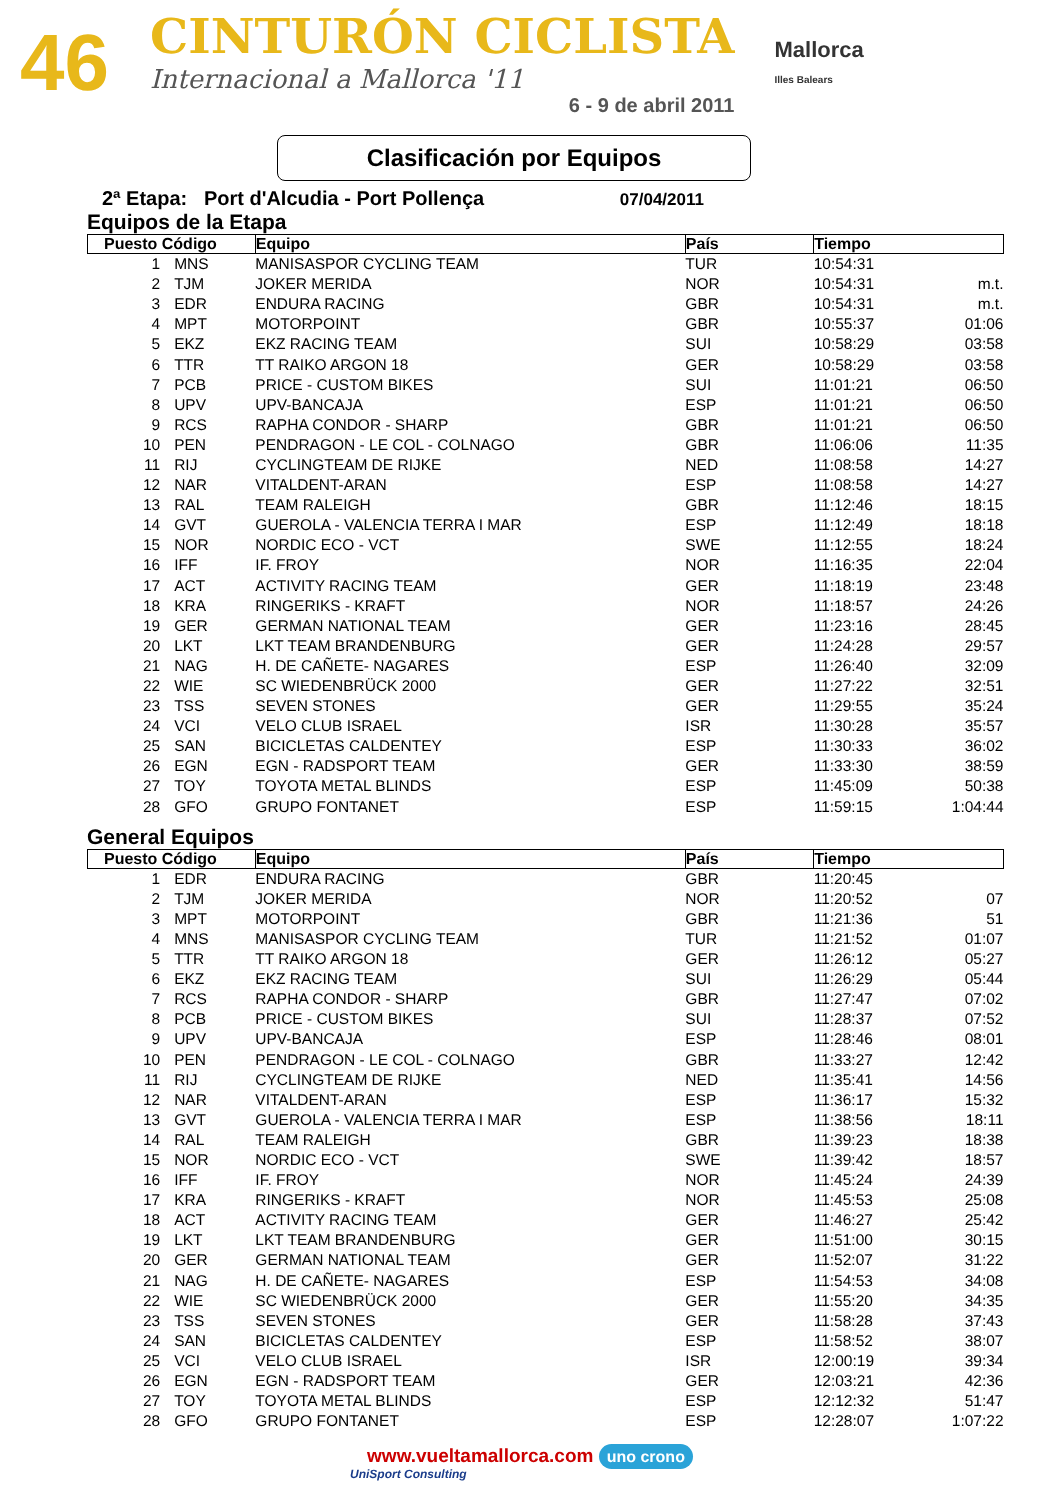46
CINTURÓN CICLISTA
Internacional a Mallorca '11
6 - 9 de abril 2011
Mallorca
Illes Balears
Clasificación por Equipos
2ª Etapa: Port d'Alcudia - Port Pollença 07/04/2011
Equipos de la Etapa
| Puesto Código | | Equipo | País | Tiempo | |
| --- | --- | --- | --- | --- | --- |
| 1 | MNS | MANISASPOR CYCLING TEAM | TUR | 10:54:31 | |
| 2 | TJM | JOKER MERIDA | NOR | 10:54:31 | m.t. |
| 3 | EDR | ENDURA RACING | GBR | 10:54:31 | m.t. |
| 4 | MPT | MOTORPOINT | GBR | 10:55:37 | 01:06 |
| 5 | EKZ | EKZ RACING TEAM | SUI | 10:58:29 | 03:58 |
| 6 | TTR | TT RAIKO ARGON 18 | GER | 10:58:29 | 03:58 |
| 7 | PCB | PRICE - CUSTOM BIKES | SUI | 11:01:21 | 06:50 |
| 8 | UPV | UPV-BANCAJA | ESP | 11:01:21 | 06:50 |
| 9 | RCS | RAPHA CONDOR - SHARP | GBR | 11:01:21 | 06:50 |
| 10 | PEN | PENDRAGON - LE COL - COLNAGO | GBR | 11:06:06 | 11:35 |
| 11 | RIJ | CYCLINGTEAM DE RIJKE | NED | 11:08:58 | 14:27 |
| 12 | NAR | VITALDENT-ARAN | ESP | 11:08:58 | 14:27 |
| 13 | RAL | TEAM RALEIGH | GBR | 11:12:46 | 18:15 |
| 14 | GVT | GUEROLA - VALENCIA TERRA I MAR | ESP | 11:12:49 | 18:18 |
| 15 | NOR | NORDIC ECO - VCT | SWE | 11:12:55 | 18:24 |
| 16 | IFF | IF. FROY | NOR | 11:16:35 | 22:04 |
| 17 | ACT | ACTIVITY RACING TEAM | GER | 11:18:19 | 23:48 |
| 18 | KRA | RINGERIKS - KRAFT | NOR | 11:18:57 | 24:26 |
| 19 | GER | GERMAN NATIONAL TEAM | GER | 11:23:16 | 28:45 |
| 20 | LKT | LKT TEAM BRANDENBURG | GER | 11:24:28 | 29:57 |
| 21 | NAG | H. DE CAÑETE- NAGARES | ESP | 11:26:40 | 32:09 |
| 22 | WIE | SC WIEDENBRÜCK 2000 | GER | 11:27:22 | 32:51 |
| 23 | TSS | SEVEN STONES | GER | 11:29:55 | 35:24 |
| 24 | VCI | VELO CLUB ISRAEL | ISR | 11:30:28 | 35:57 |
| 25 | SAN | BICICLETAS CALDENTEY | ESP | 11:30:33 | 36:02 |
| 26 | EGN | EGN - RADSPORT TEAM | GER | 11:33:30 | 38:59 |
| 27 | TOY | TOYOTA METAL BLINDS | ESP | 11:45:09 | 50:38 |
| 28 | GFO | GRUPO FONTANET | ESP | 11:59:15 | 1:04:44 |
General Equipos
| Puesto Código | | Equipo | País | Tiempo | |
| --- | --- | --- | --- | --- | --- |
| 1 | EDR | ENDURA RACING | GBR | 11:20:45 | |
| 2 | TJM | JOKER MERIDA | NOR | 11:20:52 | 07 |
| 3 | MPT | MOTORPOINT | GBR | 11:21:36 | 51 |
| 4 | MNS | MANISASPOR CYCLING TEAM | TUR | 11:21:52 | 01:07 |
| 5 | TTR | TT RAIKO ARGON 18 | GER | 11:26:12 | 05:27 |
| 6 | EKZ | EKZ RACING TEAM | SUI | 11:26:29 | 05:44 |
| 7 | RCS | RAPHA CONDOR - SHARP | GBR | 11:27:47 | 07:02 |
| 8 | PCB | PRICE - CUSTOM BIKES | SUI | 11:28:37 | 07:52 |
| 9 | UPV | UPV-BANCAJA | ESP | 11:28:46 | 08:01 |
| 10 | PEN | PENDRAGON - LE COL - COLNAGO | GBR | 11:33:27 | 12:42 |
| 11 | RIJ | CYCLINGTEAM DE RIJKE | NED | 11:35:41 | 14:56 |
| 12 | NAR | VITALDENT-ARAN | ESP | 11:36:17 | 15:32 |
| 13 | GVT | GUEROLA - VALENCIA TERRA I MAR | ESP | 11:38:56 | 18:11 |
| 14 | RAL | TEAM RALEIGH | GBR | 11:39:23 | 18:38 |
| 15 | NOR | NORDIC ECO - VCT | SWE | 11:39:42 | 18:57 |
| 16 | IFF | IF. FROY | NOR | 11:45:24 | 24:39 |
| 17 | KRA | RINGERIKS - KRAFT | NOR | 11:45:53 | 25:08 |
| 18 | ACT | ACTIVITY RACING TEAM | GER | 11:46:27 | 25:42 |
| 19 | LKT | LKT TEAM BRANDENBURG | GER | 11:51:00 | 30:15 |
| 20 | GER | GERMAN NATIONAL TEAM | GER | 11:52:07 | 31:22 |
| 21 | NAG | H. DE CAÑETE- NAGARES | ESP | 11:54:53 | 34:08 |
| 22 | WIE | SC WIEDENBRÜCK 2000 | GER | 11:55:20 | 34:35 |
| 23 | TSS | SEVEN STONES | GER | 11:58:28 | 37:43 |
| 24 | SAN | BICICLETAS CALDENTEY | ESP | 11:58:52 | 38:07 |
| 25 | VCI | VELO CLUB ISRAEL | ISR | 12:00:19 | 39:34 |
| 26 | EGN | EGN - RADSPORT TEAM | GER | 12:03:21 | 42:36 |
| 27 | TOY | TOYOTA METAL BLINDS | ESP | 12:12:32 | 51:47 |
| 28 | GFO | GRUPO FONTANET | ESP | 12:28:07 | 1:07:22 |
www.vueltamallorca.com uno crono
UniSport Consulting